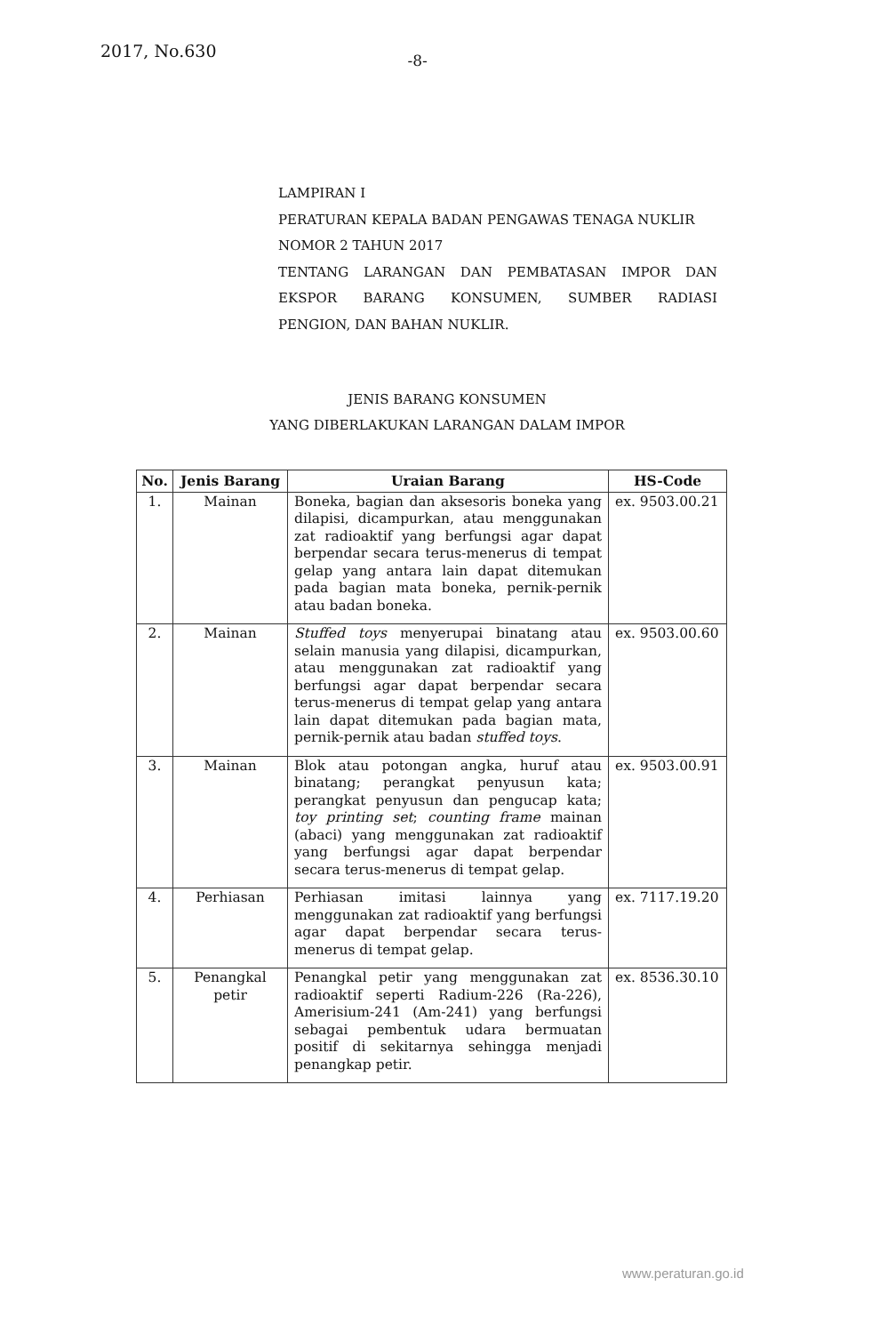2017, No.630
-8-
LAMPIRAN I
PERATURAN KEPALA BADAN PENGAWAS TENAGA NUKLIR
NOMOR 2 TAHUN 2017
TENTANG LARANGAN DAN PEMBATASAN IMPOR DAN
EKSPOR BARANG KONSUMEN, SUMBER RADIASI
PENGION, DAN BAHAN NUKLIR.
JENIS BARANG KONSUMEN
YANG DIBERLAKUKAN LARANGAN DALAM IMPOR
| No. | Jenis Barang | Uraian Barang | HS-Code |
| --- | --- | --- | --- |
| 1. | Mainan | Boneka, bagian dan aksesoris boneka yang dilapisi, dicampurkan, atau menggunakan zat radioaktif yang berfungsi agar dapat berpendar secara terus-menerus di tempat gelap yang antara lain dapat ditemukan pada bagian mata boneka, pernik-pernik atau badan boneka. | ex. 9503.00.21 |
| 2. | Mainan | Stuffed toys menyerupai binatang atau selain manusia yang dilapisi, dicampurkan, atau menggunakan zat radioaktif yang berfungsi agar dapat berpendar secara terus-menerus di tempat gelap yang antara lain dapat ditemukan pada bagian mata, pernik-pernik atau badan stuffed toys . | ex. 9503.00.60 |
| 3. | Mainan | Blok atau potongan angka, huruf atau binatang; perangkat penyusun kata; perangkat penyusun dan pengucap kata; toy printing set ; counting frame mainan (abaci) yang menggunakan zat radioaktif yang berfungsi agar dapat berpendar secara terus-menerus di tempat gelap. | ex. 9503.00.91 |
| 4. | Perhiasan | Perhiasan imitasi lainnya yang menggunakan zat radioaktif yang berfungsi agar dapat berpendar secara terus-menerus di tempat gelap. | ex. 7117.19.20 |
| 5. | Penangkal petir | Penangkal petir yang menggunakan zat radioaktif seperti Radium-226 (Ra-226), Amerisium-241 (Am-241) yang berfungsi sebagai pembentuk udara bermuatan positif di sekitarnya sehingga menjadi penangkap petir. | ex. 8536.30.10 |
www.peraturan.go.id